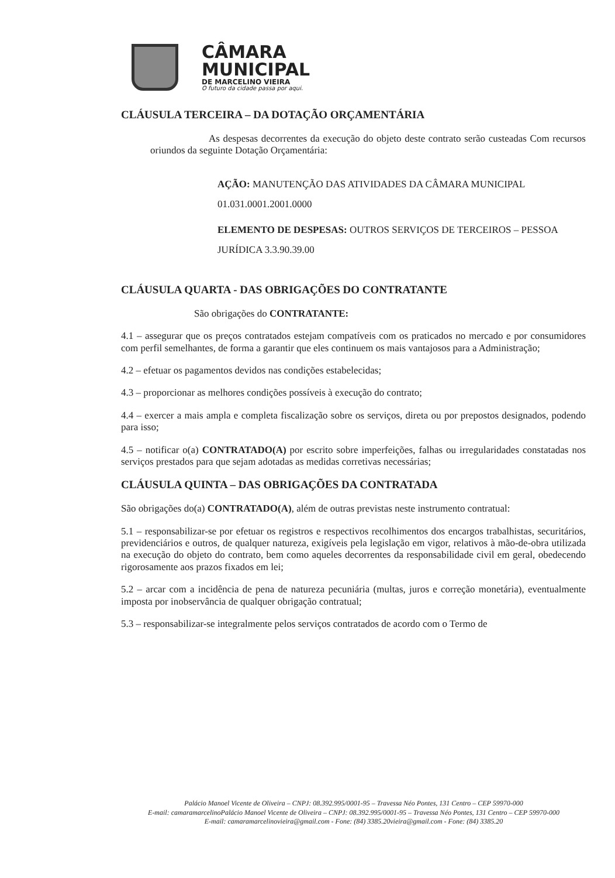CÂMARA
MUNICIPAL
DE MARCELINO VIEIRA
O futuro da cidade passa por aqui.
CLÁUSULA TERCEIRA – DA DOTAÇÃO ORÇAMENTÁRIA
As despesas decorrentes da execução do objeto deste contrato serão custeadas Com recursos oriundos da seguinte Dotação Orçamentária:
AÇÃO: MANUTENÇÃO DAS ATIVIDADES DA CÂMARA MUNICIPAL 01.031.0001.2001.0000
ELEMENTO DE DESPESAS: OUTROS SERVIÇOS DE TERCEIROS – PESSOA JURÍDICA 3.3.90.39.00
CLÁUSULA QUARTA - DAS OBRIGAÇÕES DO CONTRATANTE
São obrigações do CONTRATANTE:
4.1 – assegurar que os preços contratados estejam compatíveis com os praticados no mercado e por consumidores com perfil semelhantes, de forma a garantir que eles continuem os mais vantajosos para a Administração;
4.2 – efetuar os pagamentos devidos nas condições estabelecidas;
4.3 – proporcionar as melhores condições possíveis à execução do contrato;
4.4 – exercer a mais ampla e completa fiscalização sobre os serviços, direta ou por prepostos designados, podendo para isso;
4.5 – notificar o(a) CONTRATADO(A) por escrito sobre imperfeições, falhas ou irregularidades constatadas nos serviços prestados para que sejam adotadas as medidas corretivas necessárias;
CLÁUSULA QUINTA – DAS OBRIGAÇÕES DA CONTRATADA
São obrigações do(a) CONTRATADO(A), além de outras previstas neste instrumento contratual:
5.1 – responsabilizar-se por efetuar os registros e respectivos recolhimentos dos encargos trabalhistas, securitários, previdenciários e outros, de qualquer natureza, exigíveis pela legislação em vigor, relativos à mão-de-obra utilizada na execução do objeto do contrato, bem como aqueles decorrentes da responsabilidade civil em geral, obedecendo rigorosamente aos prazos fixados em lei;
5.2 – arcar com a incidência de pena de natureza pecuniária (multas, juros e correção monetária), eventualmente imposta por inobservância de qualquer obrigação contratual;
5.3 – responsabilizar-se integralmente pelos serviços contratados de acordo com o Termo de
Palácio Manoel Vicente de Oliveira – CNPJ: 08.392.995/0001-95 – Travessa Néo Pontes, 131 Centro – CEP 59970-000
E-mail: camaramarcelinoPalácio Manoel Vicente de Oliveira – CNPJ: 08.392.995/0001-95 – Travessa Néo Pontes, 131 Centro – CEP 59970-000
E-mail: camaramarcelinovieira@gmail.com - Fone: (84) 3385.20vieira@gmail.com - Fone: (84) 3385.20